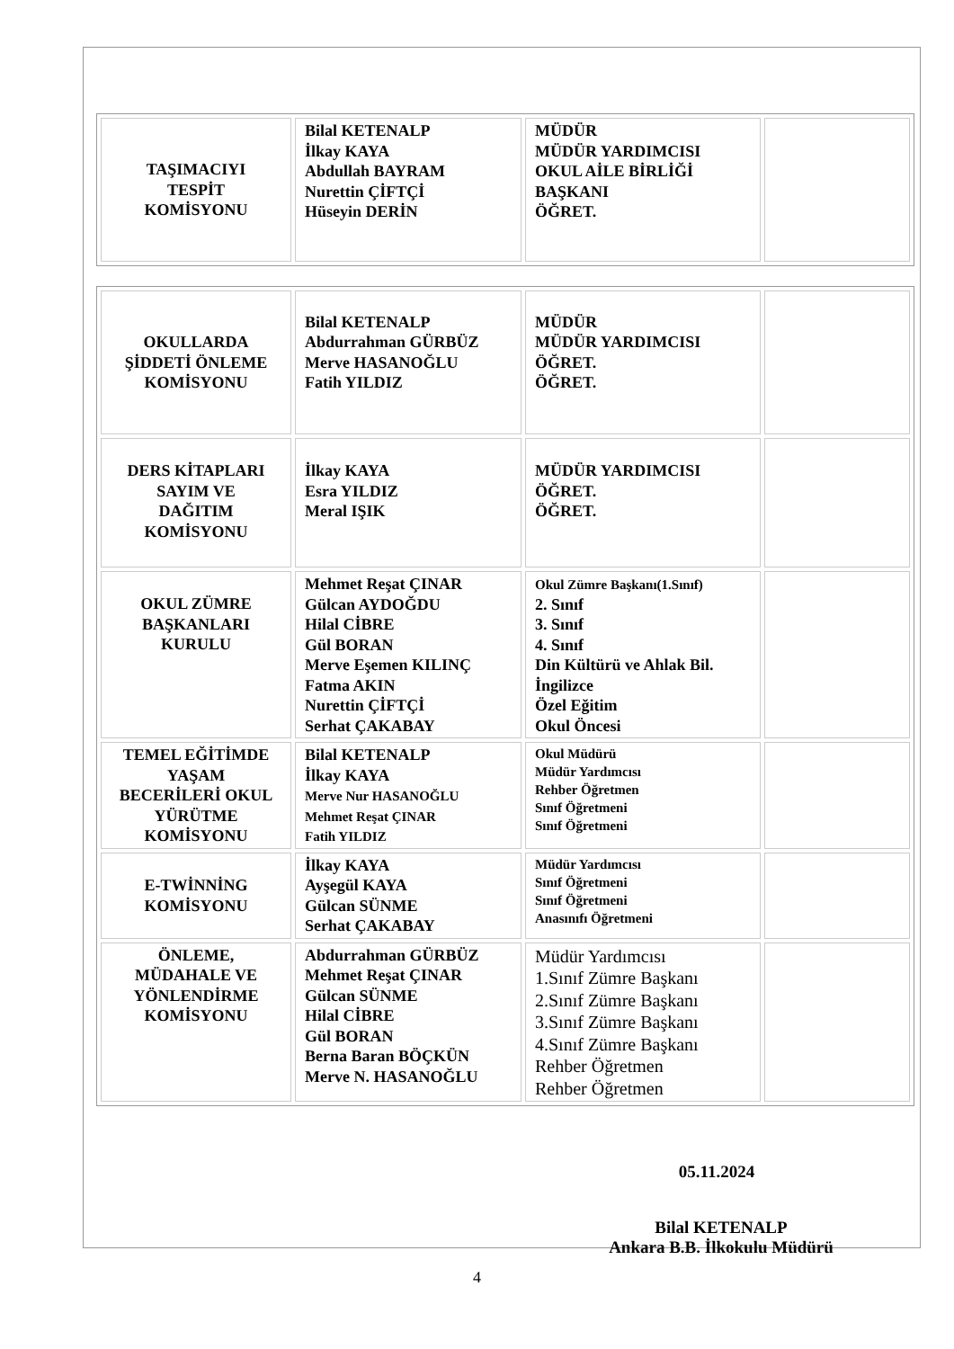| TAŞIMACIYI TESPİT KOMİSYONU | Bilal KETENALP İlkay KAYA Abdullah BAYRAM Nurettin ÇİFTÇİ Hüseyin DERİN | MÜDÜR MÜDÜR YARDIMCISI OKUL AİLE BİRLİĞİ BAŞKANI ÖĞRET. | |
| OKULLARDA ŞİDDETİ ÖNLEME KOMİSYONU | Bilal KETENALP Abdurrahman GÜRBÜZ Merve HASANOĞLU Fatih YILDIZ | MÜDÜR MÜDÜR YARDIMCISI ÖĞRET. ÖĞRET. | |
| DERS KİTAPLARI SAYIM VE DAĞITIM KOMİSYONU | İlkay KAYA Esra YILDIZ Meral IŞIK | MÜDÜR YARDIMCISI ÖĞRET. ÖĞRET. | |
| OKUL ZÜMRE BAŞKANLARI KURULU | Mehmet Reşat ÇINAR Gülcan AYDOĞDU Hilal CİBRE Gül BORAN Merve Eşemen KILINÇ Fatma AKIN Nurettin ÇİFTÇİ Serhat ÇAKABAY | Okul Zümre Başkanı(1.Sınıf) 2. Sınıf 3. Sınıf 4. Sınıf Din Kültürü ve Ahlak Bil. İngilizce Özel Eğitim Okul Öncesi | |
| TEMEL EĞİTİMDE YAŞAM BECERİLERİ OKUL YÜRÜTME KOMİSYONU | Bilal KETENALP İlkay KAYA Merve Nur HASANOĞLU Mehmet Reşat ÇINAR Fatih YILDIZ | Okul Müdürü Müdür Yardımcısı Rehber Öğretmen Sınıf Öğretmeni Sınıf Öğretmeni | |
| E-TWİNNİNG KOMİSYONU | İlkay KAYA Ayşegül KAYA Gülcan SÜNME Serhat ÇAKABAY | Müdür Yardımcısı Sınıf Öğretmeni Sınıf Öğretmeni Anasınıfı Öğretmeni | |
| ÖNLEME, MÜDAHALE VE YÖNLENDİRME KOMİSYONU | Abdurrahman GÜRBÜZ Mehmet Reşat ÇINAR Gülcan SÜNME Hilal CİBRE Gül BORAN Berna Baran BÖÇKÜN Merve N. HASANOĞLU | Müdür Yardımcısı 1.Sınıf Zümre Başkanı 2.Sınıf Zümre Başkanı 3.Sınıf Zümre Başkanı 4.Sınıf Zümre Başkanı Rehber Öğretmen Rehber Öğretmen | |
05.11.2024
Bilal KETENALP
Ankara B.B. İlkokulu Müdürü
4